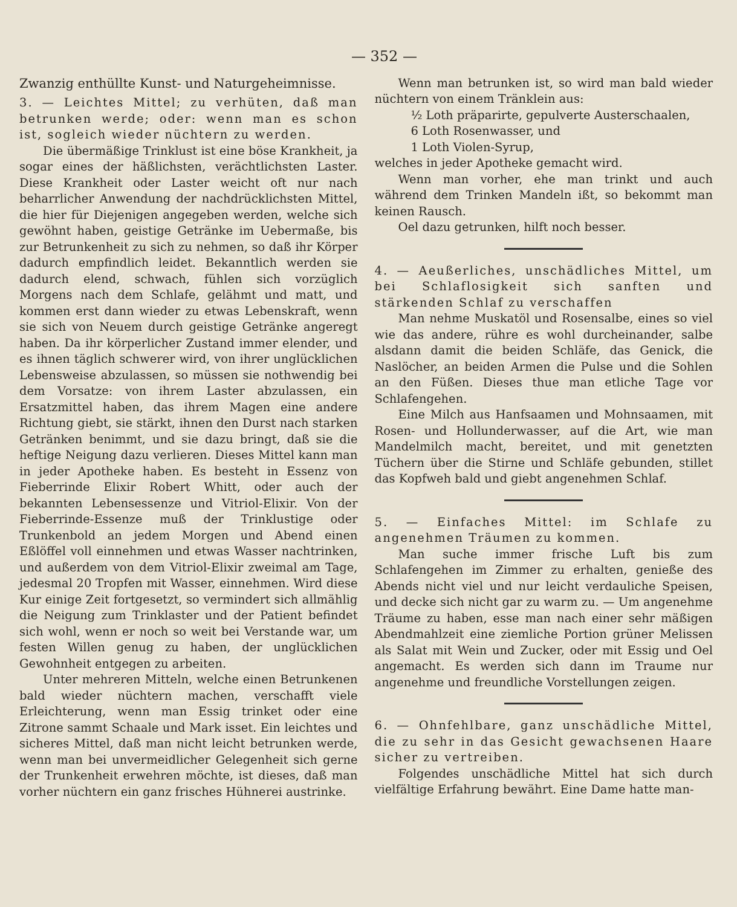— 352 —
Zwanzig enthüllte Kunst- und Naturgeheimnisse.
3. — Leichtes Mittel; zu verhüten, daß man betrunken werde; oder: wenn man es schon ist, sogleich wieder nüchtern zu werden.
Die übermäßige Trinklust ist eine böse Krankheit, ja sogar eines der häßlichsten, verächtlichsten Laster. Diese Krankheit oder Laster weicht oft nur nach beharrlicher Anwendung der nachdrücklichsten Mittel, die hier für Diejenigen angegeben werden, welche sich gewöhnt haben, geistige Getränke im Uebermaße, bis zur Betrunkenheit zu sich zu nehmen, so daß ihr Körper dadurch empfindlich leidet. Bekanntlich werden sie dadurch elend, schwach, fühlen sich vorzüglich Morgens nach dem Schlafe, gelähmt und matt, und kommen erst dann wieder zu etwas Lebenskraft, wenn sie sich von Neuem durch geistige Getränke angeregt haben. Da ihr körperlicher Zustand immer elender, und es ihnen täglich schwerer wird, von ihrer unglücklichen Lebensweise abzulassen, so müssen sie nothwendig bei dem Vorsatze: von ihrem Laster abzulassen, ein Ersatzmittel haben, das ihrem Magen eine andere Richtung giebt, sie stärkt, ihnen den Durst nach starken Getränken benimmt, und sie dazu bringt, daß sie die heftige Neigung dazu verlieren. Dieses Mittel kann man in jeder Apotheke haben. Es besteht in Essenz von Fieberrinde Elixir Robert Whitt, oder auch der bekannten Lebensessenze und Vitriol-Elixir. Von der Fieberrinde-Essenze muß der Trinklustige oder Trunkenbold an jedem Morgen und Abend einen Eßlöffel voll einnehmen und etwas Wasser nachtrinken, und außerdem von dem Vitriol-Elixir zweimal am Tage, jedesmal 20 Tropfen mit Wasser, einnehmen. Wird diese Kur einige Zeit fortgesetzt, so vermindert sich allmählig die Neigung zum Trinklaster und der Patient befindet sich wohl, wenn er noch so weit bei Verstande war, um festen Willen genug zu haben, der unglücklichen Gewohnheit entgegen zu arbeiten.
Unter mehreren Mitteln, welche einen Betrunkenen bald wieder nüchtern machen, verschafft viele Erleichterung, wenn man Essig trinket oder eine Zitrone sammt Schaale und Mark isset. Ein leichtes und sicheres Mittel, daß man nicht leicht betrunken werde, wenn man bei unvermeidlicher Gelegenheit sich gerne der Trunkenheit erwehren möchte, ist dieses, daß man vorher nüchtern ein ganz frisches Hühnerei austrinke.
Wenn man betrunken ist, so wird man bald wieder nüchtern von einem Tränklein aus:
½ Loth präparirte, gepulverte Austerschaalen,
6 Loth Rosenwasser, und
1 Loth Violen-Syrup,
welches in jeder Apotheke gemacht wird.
Wenn man vorher, ehe man trinkt und auch während dem Trinken Mandeln ißt, so bekommt man keinen Rausch.
Oel dazu getrunken, hilft noch besser.
4. — Aeußerliches, unschädliches Mittel, um bei Schlaflosigkeit sich sanften und stärkenden Schlaf zu verschaffen
Man nehme Muskatöl und Rosensalbe, eines so viel wie das andere, rühre es wohl durcheinander, salbe alsdann damit die beiden Schläfe, das Genick, die Naslöcher, an beiden Armen die Pulse und die Sohlen an den Füßen. Dieses thue man etliche Tage vor Schlafengehen.
Eine Milch aus Hanfsaamen und Mohnsaamen, mit Rosen- und Hollunderwasser, auf die Art, wie man Mandelmilch macht, bereitet, und mit genetzten Tüchern über die Stirne und Schläfe gebunden, stillet das Kopfweh bald und giebt angenehmen Schlaf.
5. — Einfaches Mittel: im Schlafe zu angenehmen Träumen zu kommen.
Man suche immer frische Luft bis zum Schlafengehen im Zimmer zu erhalten, genieße des Abends nicht viel und nur leicht verdauliche Speisen, und decke sich nicht gar zu warm zu. — Um angenehme Träume zu haben, esse man nach einer sehr mäßigen Abendmahlzeit eine ziemliche Portion grüner Melissen als Salat mit Wein und Zucker, oder mit Essig und Oel angemacht. Es werden sich dann im Traume nur angenehme und freundliche Vorstellungen zeigen.
6. — Ohnfehlbare, ganz unschädliche Mittel, die zu sehr in das Gesicht gewachsenen Haare sicher zu vertreiben.
Folgendes unschädliche Mittel hat sich durch vielfältige Erfahrung bewährt. Eine Dame hatte man-